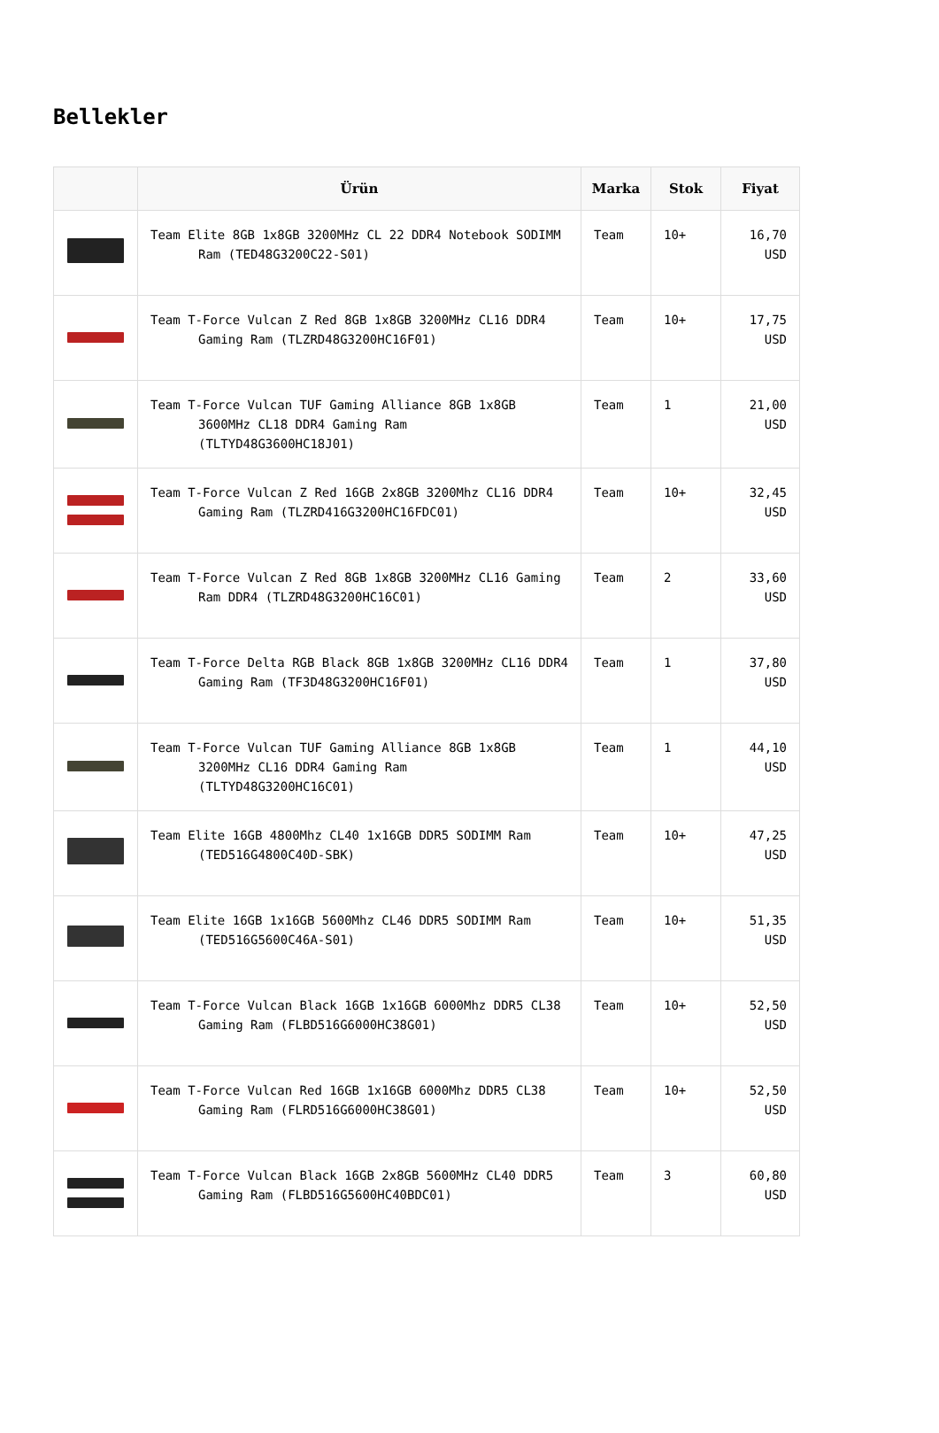Bellekler
| | Ürün | Marka | Stok | Fiyat |
| --- | --- | --- | --- | --- |
| | Team Elite 8GB 1x8GB 3200MHz CL 22 DDR4 Notebook SODIMM Ram (TED48G3200C22-S01) | Team | 10+ | 16,70 USD |
| | Team T-Force Vulcan Z Red 8GB 1x8GB 3200MHz CL16 DDR4 Gaming Ram (TLZRD48G3200HC16F01) | Team | 10+ | 17,75 USD |
| | Team T-Force Vulcan TUF Gaming Alliance 8GB 1x8GB 3600MHz CL18 DDR4 Gaming Ram (TLTYD48G3600HC18J01) | Team | 1 | 21,00 USD |
| | Team T-Force Vulcan Z Red 16GB 2x8GB 3200Mhz CL16 DDR4 Gaming Ram (TLZRD416G3200HC16FDC01) | Team | 10+ | 32,45 USD |
| | Team T-Force Vulcan Z Red 8GB 1x8GB 3200MHz CL16 Gaming Ram DDR4 (TLZRD48G3200HC16C01) | Team | 2 | 33,60 USD |
| | Team T-Force Delta RGB Black 8GB 1x8GB 3200MHz CL16 DDR4 Gaming Ram (TF3D48G3200HC16F01) | Team | 1 | 37,80 USD |
| | Team T-Force Vulcan TUF Gaming Alliance 8GB 1x8GB 3200MHz CL16 DDR4 Gaming Ram (TLTYD48G3200HC16C01) | Team | 1 | 44,10 USD |
| | Team Elite 16GB 4800Mhz CL40 1x16GB DDR5 SODIMM Ram (TED516G4800C40D-SBK) | Team | 10+ | 47,25 USD |
| | Team Elite 16GB 1x16GB 5600Mhz CL46 DDR5 SODIMM Ram (TED516G5600C46A-S01) | Team | 10+ | 51,35 USD |
| | Team T-Force Vulcan Black 16GB 1x16GB 6000Mhz DDR5 CL38 Gaming Ram (FLBD516G6000HC38G01) | Team | 10+ | 52,50 USD |
| | Team T-Force Vulcan Red 16GB 1x16GB 6000Mhz DDR5 CL38 Gaming Ram (FLRD516G6000HC38G01) | Team | 10+ | 52,50 USD |
| | Team T-Force Vulcan Black 16GB 2x8GB 5600MHz CL40 DDR5 Gaming Ram (FLBD516G5600HC40BDC01) | Team | 3 | 60,80 USD |